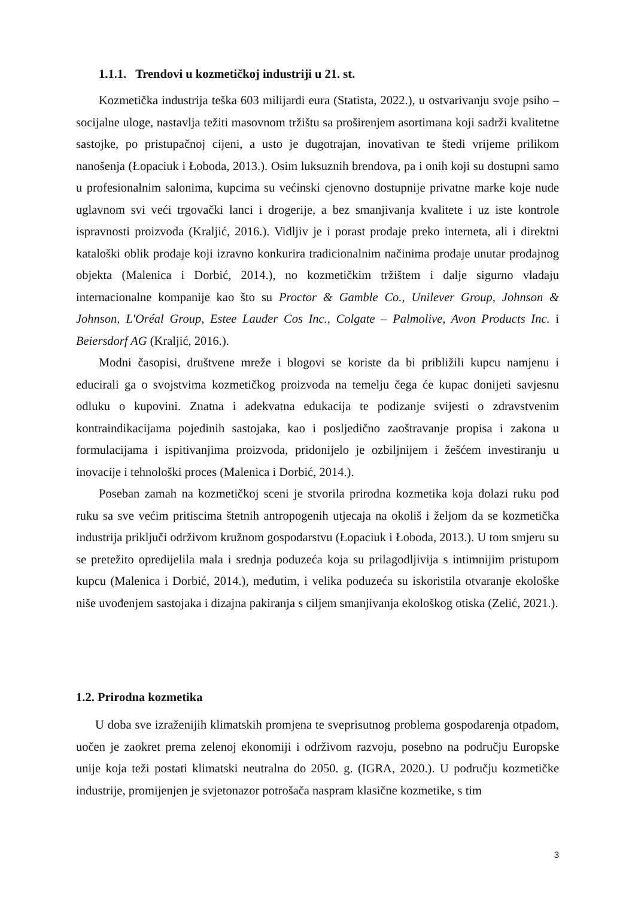1.1.1. Trendovi u kozmetičkoj industriji u 21. st.
Kozmetička industrija teška 603 milijardi eura (Statista, 2022.), u ostvarivanju svoje psiho – socijalne uloge, nastavlja težiti masovnom tržištu sa proširenjem asortimana koji sadrži kvalitetne sastojke, po pristupačnoj cijeni, a usto je dugotrajan, inovativan te štedi vrijeme prilikom nanošenja (Łopaciuk i Łoboda, 2013.). Osim luksuznih brendova, pa i onih koji su dostupni samo u profesionalnim salonima, kupcima su većinski cjenovno dostupnije privatne marke koje nude uglavnom svi veći trgovački lanci i drogerije, a bez smanjivanja kvalitete i uz iste kontrole ispravnosti proizvoda (Kraljić, 2016.). Vidljiv je i porast prodaje preko interneta, ali i direktni kataloški oblik prodaje koji izravno konkurira tradicionalnim načinima prodaje unutar prodajnog objekta (Malenica i Dorbić, 2014.), no kozmetičkim tržištem i dalje sigurno vladaju internacionalne kompanije kao što su Proctor & Gamble Co., Unilever Group, Johnson & Johnson, L'Oréal Group, Estee Lauder Cos Inc., Colgate – Palmolive, Avon Products Inc. i Beiersdorf AG (Kraljić, 2016.).
Modni časopisi, društvene mreže i blogovi se koriste da bi približili kupcu namjenu i educirali ga o svojstvima kozmetičkog proizvoda na temelju čega će kupac donijeti savjesnu odluku o kupovini. Znatna i adekvatna edukacija te podizanje svijesti o zdravstvenim kontraindikacijama pojedinih sastojaka, kao i posljedično zaoštravanje propisa i zakona u formulacijama i ispitivanjima proizvoda, pridonijelo je ozbiljnijem i žešćem investiranju u inovacije i tehnološki proces (Malenica i Dorbić, 2014.).
Poseban zamah na kozmetičkoj sceni je stvorila prirodna kozmetika koja dolazi ruku pod ruku sa sve većim pritiscima štetnih antropogenih utjecaja na okoliš i željom da se kozmetička industrija priključi održivom kružnom gospodarstvu (Łopaciuk i Łoboda, 2013.). U tom smjeru su se pretežito opredijelila mala i srednja poduzeća koja su prilagodljivija s intimnijim pristupom kupcu (Malenica i Dorbić, 2014.), međutim, i velika poduzeća su iskoristila otvaranje ekološke niše uvođenjem sastojaka i dizajna pakiranja s ciljem smanjivanja ekološkog otiska (Zelić, 2021.).
1.2. Prirodna kozmetika
U doba sve izraženijih klimatskih promjena te sveprisutnog problema gospodarenja otpadom, uočen je zaokret prema zelenoj ekonomiji i održivom razvoju, posebno na području Europske unije koja teži postati klimatski neutralna do 2050. g. (IGRA, 2020.). U području kozmetičke industrije, promijenjen je svjetonazor potrošača naspram klasične kozmetike, s tim
3